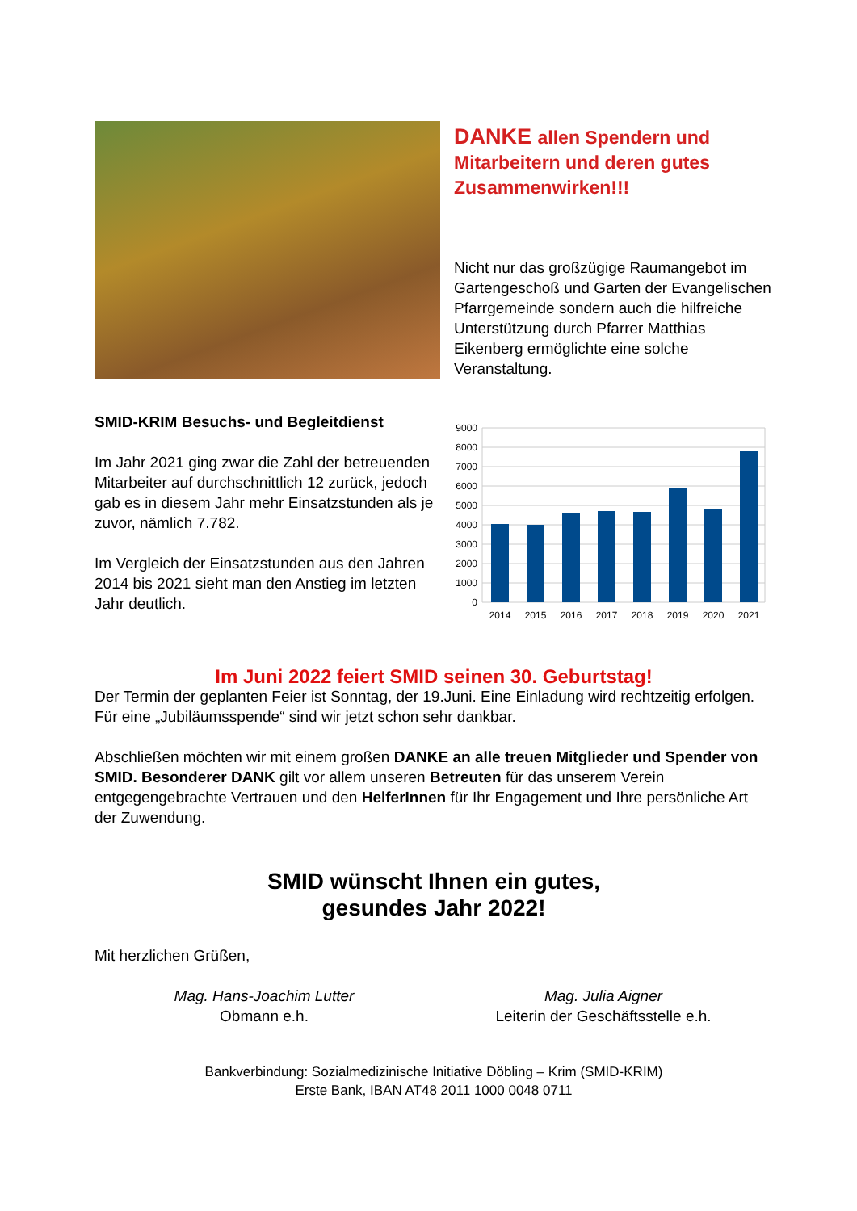DANKE allen Spendern und Mitarbeitern und deren gutes Zusammenwirken!!!
Nicht nur das großzügige Raumangebot im Gartengeschoß und Garten der Evangelischen Pfarrgemeinde sondern auch die hilfreiche Unterstützung durch Pfarrer Matthias Eikenberg ermöglichte eine solche Veranstaltung.
SMID-KRIM Besuchs- und Begleitdienst
Im Jahr 2021 ging zwar die Zahl der betreuenden Mitarbeiter auf durchschnittlich 12 zurück, jedoch gab es in diesem Jahr mehr Einsatzstunden als je zuvor, nämlich 7.782.
Im Vergleich der Einsatzstunden aus den Jahren 2014 bis 2021 sieht man den Anstieg im letzten Jahr deutlich.
9000
8000
7000
6000
5000
4000
3000
2000
1000
0
2014
2015
2016
2017
2018
2019
2020
2021
Im Juni 2022 feiert SMID seinen 30. Geburtstag!
Der Termin der geplanten Feier ist Sonntag, der 19.Juni. Eine Einladung wird rechtzeitig erfolgen. Für eine „Jubiläumsspende“ sind wir jetzt schon sehr dankbar.
Abschließen möchten wir mit einem großen DANKE an alle treuen Mitglieder und Spender von SMID. Besonderer DANK gilt vor allem unseren Betreuten für das unserem Verein entgegengebrachte Vertrauen und den HelferInnen für Ihr Engagement und Ihre persönliche Art der Zuwendung.
SMID wünscht Ihnen ein gutes,
gesundes Jahr 2022!
Mit herzlichen Grüßen,
Mag. Hans-Joachim Lutter
Obmann e.h.
Mag. Julia Aigner
Leiterin der Geschäftsstelle e.h.
Bankverbindung: Sozialmedizinische Initiative Döbling – Krim (SMID-KRIM)
Erste Bank, IBAN AT48 2011 1000 0048 0711